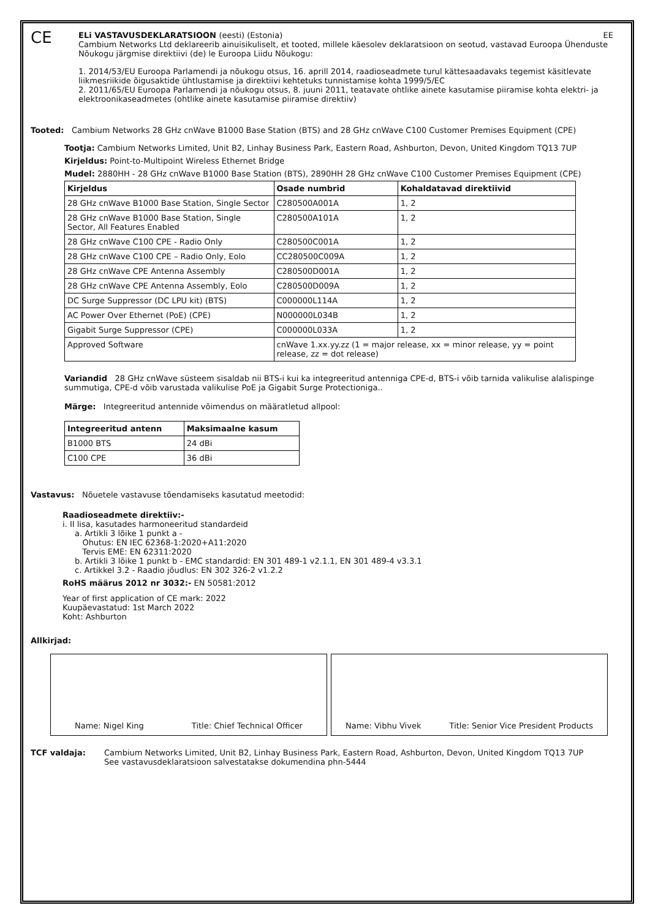CE
ELi VASTAVUSDEKLARATSIOON (eesti) (Estonia) EE
Cambium Networks Ltd deklareerib ainuisikuliselt, et tooted, millele käesolev deklaratsioon on seotud, vastavad Euroopa Ühenduste Nõukogu järgmise direktiivi (de) le Euroopa Liidu Nõukogu:
1. 2014/53/EU Euroopa Parlamendi ja nõukogu otsus, 16. aprill 2014, raadioseadmete turul kättesaadavaks tegemist käsitlevate liikmesriikide õigusaktide ühtlustamise ja direktiivi kehtetuks tunnistamise kohta 1999/5/EC
2. 2011/65/EU Euroopa Parlamendi ja nõukogu otsus, 8. juuni 2011, teatavate ohtlike ainete kasutamise piiramise kohta elektri- ja elektroonikaseadmetes (ohtlike ainete kasutamise piiramise direktiiv)
Tooted: Cambium Networks 28 GHz cnWave B1000 Base Station (BTS) and 28 GHz cnWave C100 Customer Premises Equipment (CPE)
Tootja: Cambium Networks Limited, Unit B2, Linhay Business Park, Eastern Road, Ashburton, Devon, United Kingdom TQ13 7UP
Kirjeldus: Point-to-Multipoint Wireless Ethernet Bridge
Mudel: 2880HH - 28 GHz cnWave B1000 Base Station (BTS), 2890HH 28 GHz cnWave C100 Customer Premises Equipment (CPE)
| Kirjeldus | Osade numbrid | Kohaldatavad direktiivid |
| --- | --- | --- |
| 28 GHz cnWave B1000 Base Station, Single Sector | C280500A001A | 1, 2 |
| 28 GHz cnWave B1000 Base Station, Single Sector, All Features Enabled | C280500A101A | 1, 2 |
| 28 GHz cnWave C100 CPE - Radio Only | C280500C001A | 1, 2 |
| 28 GHz cnWave C100 CPE – Radio Only, Eolo | CC280500C009A | 1, 2 |
| 28 GHz cnWave CPE Antenna Assembly | C280500D001A | 1, 2 |
| 28 GHz cnWave CPE Antenna Assembly, Eolo | C280500D009A | 1, 2 |
| DC Surge Suppressor (DC LPU kit) (BTS) | C000000L114A | 1, 2 |
| AC Power Over Ethernet (PoE) (CPE) | N000000L034B | 1, 2 |
| Gigabit Surge Suppressor (CPE) | C000000L033A | 1, 2 |
| Approved Software | cnWave 1.xx.yy.zz (1 = major release, xx = minor release, yy = point release, zz = dot release) | |
Variandid 28 GHz cnWave süsteem sisaldab nii BTS-i kui ka integreeritud antenniga CPE-d, BTS-i võib tarnida valikulise alalispinge summutiga, CPE-d võib varustada valikulise PoE ja Gigabit Surge Protectioniga..
Märge: Integreeritud antennide võimendus on määratletud allpool:
| Integreeritud antenn | Maksimaalne kasum |
| --- | --- |
| B1000 BTS | 24 dBi |
| C100 CPE | 36 dBi |
Vastavus: Nõuetele vastavuse tõendamiseks kasutatud meetodid:
Raadioseadmete direktiiv:-
i. II lisa, kasutades harmoneeritud standardeid
a. Artikli 3 lõike 1 punkt a -
Ohutus: EN IEC 62368-1:2020+A11:2020
Tervis EME: EN 62311:2020
b. Artikli 3 lõike 1 punkt b - EMC standardid: EN 301 489-1 v2.1.1, EN 301 489-4 v3.3.1
c. Artikkel 3.2 - Raadio jõudlus: EN 302 326-2 v1.2.2
RoHS määrus 2012 nr 3032:- EN 50581:2012
Year of first application of CE mark: 2022
Kuupäevastatud: 1st March 2022
Koht: Ashburton
Allkirjad:
Name: Nigel King Title: Chief Technical Officer Name: Vibhu Vivek Title: Senior Vice President Products
TCF valdaja: Cambium Networks Limited, Unit B2, Linhay Business Park, Eastern Road, Ashburton, Devon, United Kingdom TQ13 7UP
See vastavusdeklaratsioon salvestatakse dokumendina phn-5444